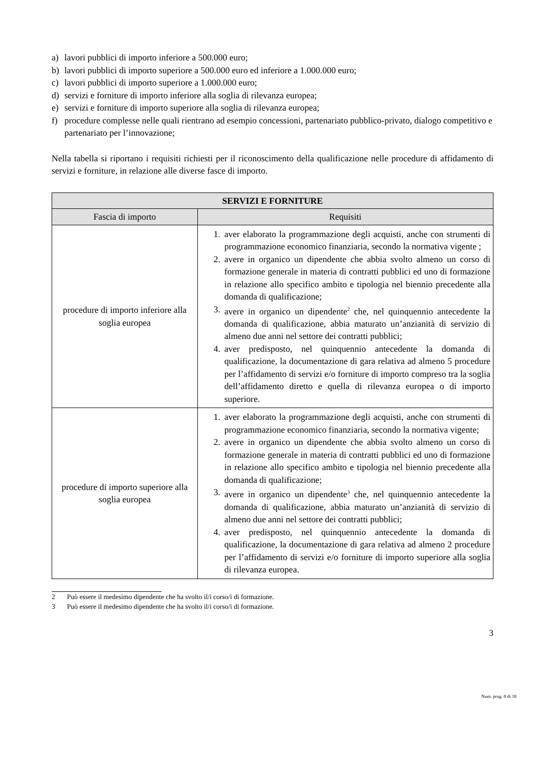a) lavori pubblici di importo inferiore a 500.000 euro;
b) lavori pubblici di importo superiore a 500.000 euro ed inferiore a 1.000.000 euro;
c) lavori pubblici di importo superiore a 1.000.000 euro;
d) servizi e forniture di importo inferiore alla soglia di rilevanza europea;
e) servizi e forniture di importo superiore alla soglia di rilevanza europea;
f) procedure complesse nelle quali rientrano ad esempio concessioni, partenariato pubblico-privato, dialogo competitivo e partenariato per l’innovazione;
Nella tabella si riportano i requisiti richiesti per il riconoscimento della qualificazione nelle procedure di affidamento di servizi e forniture, in relazione alle diverse fasce di importo.
| SERVIZI E FORNITURE | |
| --- | --- |
| Fascia di importo | Requisiti |
| procedure di importo inferiore alla soglia europea | 1. aver elaborato la programmazione degli acquisti, anche con strumenti di programmazione economico finanziaria, secondo la normativa vigente ; 2. avere in organico un dipendente che abbia svolto almeno un corso di formazione generale in materia di contratti pubblici ed uno di formazione in relazione allo specifico ambito e tipologia nel biennio precedente alla domanda di qualificazione; 3. avere in organico un dipendente<sup>2</sup> che, nel quinquennio antecedente la domanda di qualificazione, abbia maturato un’anzianità di servizio di almeno due anni nel settore dei contratti pubblici; 4. aver predisposto, nel quinquennio antecedente la domanda di qualificazione, la documentazione di gara relativa ad almeno 5 procedure per l’affidamento di servizi e/o forniture di importo compreso tra la soglia dell’affidamento diretto e quella di rilevanza europea o di importo superiore. |
| procedure di importo superiore alla soglia europea | 1. aver elaborato la programmazione degli acquisti, anche con strumenti di programmazione economico finanziaria, secondo la normativa vigente; 2. avere in organico un dipendente che abbia svolto almeno un corso di formazione generale in materia di contratti pubblici ed uno di formazione in relazione allo specifico ambito e tipologia nel biennio precedente alla domanda di qualificazione; 3. avere in organico un dipendente<sup>3</sup> che, nel quinquennio antecedente la domanda di qualificazione, abbia maturato un’anzianità di servizio di almeno due anni nel settore dei contratti pubblici; 4. aver predisposto, nel quinquennio antecedente la domanda di qualificazione, la documentazione di gara relativa ad almeno 2 procedure per l’affidamento di servizi e/o forniture di importo superiore alla soglia di rilevanza europea. |
2 Può essere il medesimo dipendente che ha svolto il/i corso/i di formazione.
3 Può essere il medesimo dipendente che ha svolto il/i corso/i di formazione.
3
Num. prog. 8 di 18